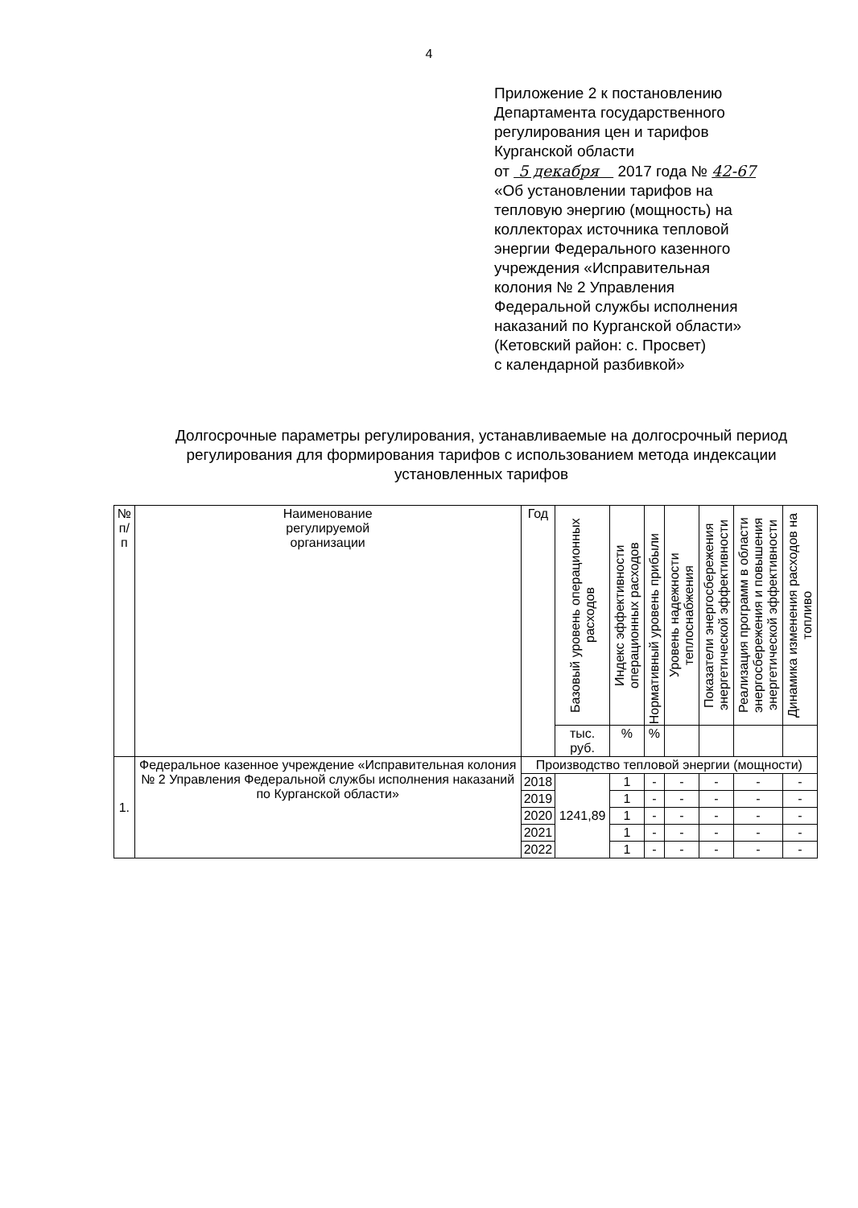4
Приложение 2 к постановлению
Департамента государственного
регулирования цен и тарифов
Курганской области
от 5 декабря 2017 года № 42-67
«Об установлении тарифов на
тепловую энергию (мощность) на
коллекторах источника тепловой
энергии Федерального казенного
учреждения «Исправительная
колония № 2 Управления
Федеральной службы исполнения
наказаний по Курганской области»
(Кетовский район: с. Просвет)
с календарной разбивкой»
Долгосрочные параметры регулирования, устанавливаемые на долгосрочный период регулирования для формирования тарифов с использованием метода индексации установленных тарифов
| № п/п | Наименование регулируемой организации | Год | Базовый уровень операционных расходов | Индекс эффективности операционных расходов | Нормативный уровень прибыли | Уровень надежности теплоснабжения | Показатели энергосбережения энергетической эффективности | Реализация программ в области энергосбережения и повышения энергетической эффективности | Динамика изменения расходов на топливо |
| --- | --- | --- | --- | --- | --- | --- | --- | --- | --- |
| | | | тыс. руб. | % | % | | | | |
| 1. | Федеральное казенное учреждение «Исправительная колония № 2 Управления Федеральной службы исполнения наказаний по Курганской области» | Производство тепловой энергии (мощности) | | | | | | | |
| | | 2018 | 1241,89 | 1 | - | - | - | - | - |
| | | 2019 | | 1 | - | - | - | - | - |
| | | 2020 | | 1 | - | - | - | - | - |
| | | 2021 | | 1 | - | - | - | - | - |
| | | 2022 | | 1 | - | - | - | - | - |